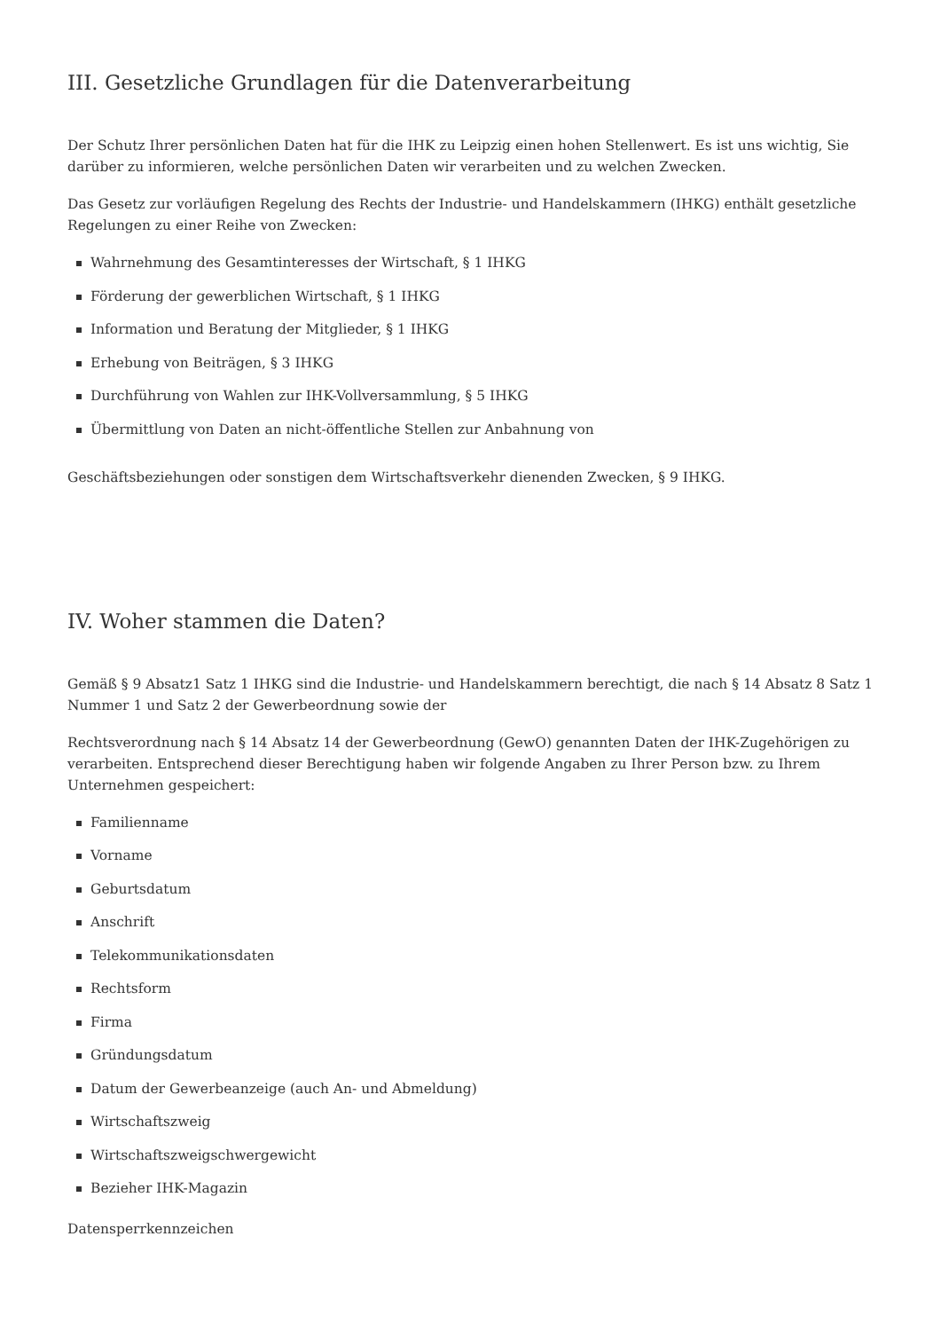III. Gesetzliche Grundlagen für die Datenverarbeitung
Der Schutz Ihrer persönlichen Daten hat für die IHK zu Leipzig einen hohen Stellenwert. Es ist uns wichtig, Sie darüber zu informieren, welche persönlichen Daten wir verarbeiten und zu welchen Zwecken.
Das Gesetz zur vorläufigen Regelung des Rechts der Industrie- und Handelskammern (IHKG) enthält gesetzliche Regelungen zu einer Reihe von Zwecken:
Wahrnehmung des Gesamtinteresses der Wirtschaft, § 1 IHKG
Förderung der gewerblichen Wirtschaft, § 1 IHKG
Information und Beratung der Mitglieder, § 1 IHKG
Erhebung von Beiträgen, § 3 IHKG
Durchführung von Wahlen zur IHK-Vollversammlung, § 5 IHKG
Übermittlung von Daten an nicht-öffentliche Stellen zur Anbahnung von
Geschäftsbeziehungen oder sonstigen dem Wirtschaftsverkehr dienenden Zwecken, § 9 IHKG.
IV. Woher stammen die Daten?
Gemäß § 9 Absatz1 Satz 1 IHKG sind die Industrie- und Handelskammern berechtigt, die nach § 14 Absatz 8 Satz 1 Nummer 1 und Satz 2 der Gewerbeordnung sowie der
Rechtsverordnung nach § 14 Absatz 14 der Gewerbeordnung (GewO) genannten Daten der IHK-Zugehörigen zu verarbeiten. Entsprechend dieser Berechtigung haben wir folgende Angaben zu Ihrer Person bzw. zu Ihrem Unternehmen gespeichert:
Familienname
Vorname
Geburtsdatum
Anschrift
Telekommunikationsdaten
Rechtsform
Firma
Gründungsdatum
Datum der Gewerbeanzeige (auch An- und Abmeldung)
Wirtschaftszweig
Wirtschaftszweigschwergewicht
Bezieher IHK-Magazin
Datensperrkennzeichen